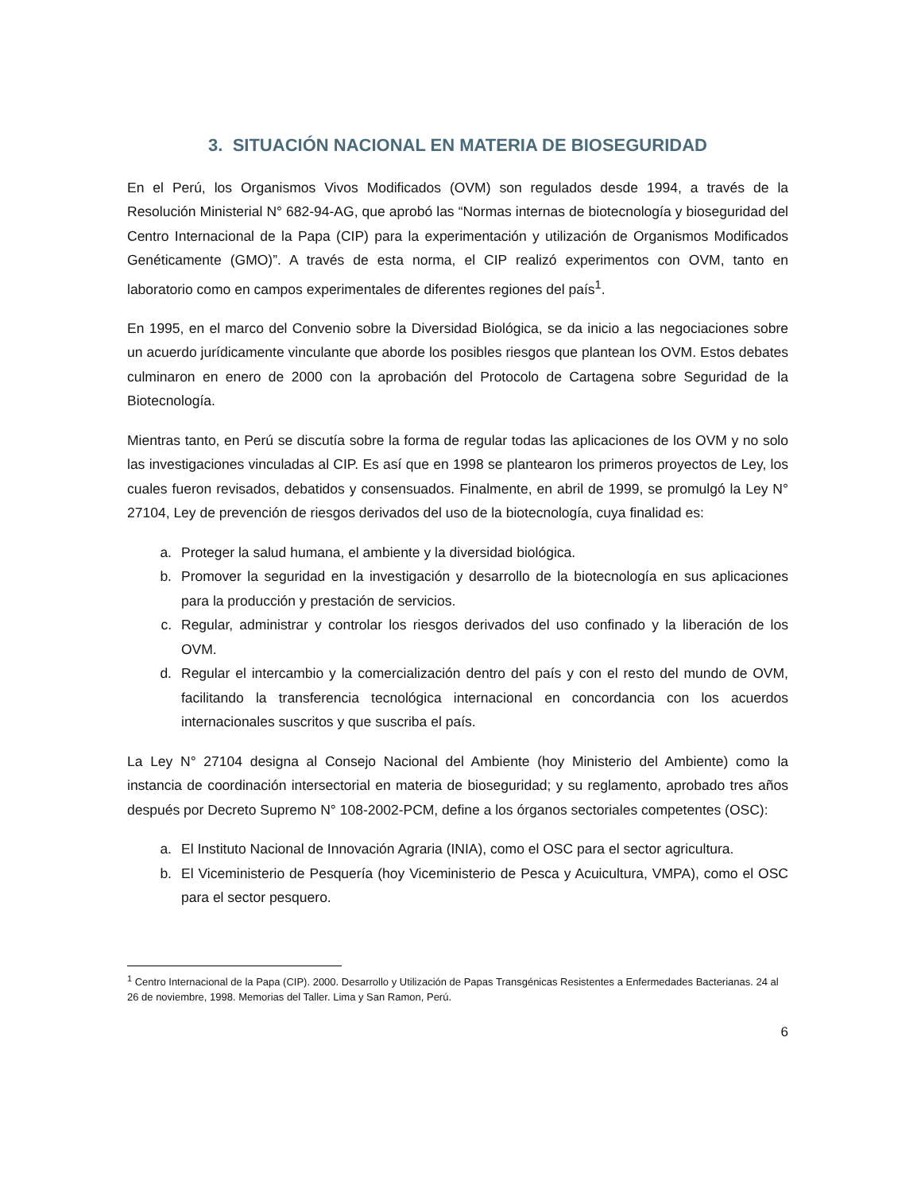3. SITUACIÓN NACIONAL EN MATERIA DE BIOSEGURIDAD
En el Perú, los Organismos Vivos Modificados (OVM) son regulados desde 1994, a través de la Resolución Ministerial N° 682-94-AG, que aprobó las “Normas internas de biotecnología y bioseguridad del Centro Internacional de la Papa (CIP) para la experimentación y utilización de Organismos Modificados Genéticamente (GMO)”. A través de esta norma, el CIP realizó experimentos con OVM, tanto en laboratorio como en campos experimentales de diferentes regiones del país<sup>1</sup>.
En 1995, en el marco del Convenio sobre la Diversidad Biológica, se da inicio a las negociaciones sobre un acuerdo jurídicamente vinculante que aborde los posibles riesgos que plantean los OVM. Estos debates culminaron en enero de 2000 con la aprobación del Protocolo de Cartagena sobre Seguridad de la Biotecnología.
Mientras tanto, en Perú se discutía sobre la forma de regular todas las aplicaciones de los OVM y no solo las investigaciones vinculadas al CIP. Es así que en 1998 se plantearon los primeros proyectos de Ley, los cuales fueron revisados, debatidos y consensuados. Finalmente, en abril de 1999, se promulgó la Ley N° 27104, Ley de prevención de riesgos derivados del uso de la biotecnología, cuya finalidad es:
a. Proteger la salud humana, el ambiente y la diversidad biológica.
b. Promover la seguridad en la investigación y desarrollo de la biotecnología en sus aplicaciones para la producción y prestación de servicios.
c. Regular, administrar y controlar los riesgos derivados del uso confinado y la liberación de los OVM.
d. Regular el intercambio y la comercialización dentro del país y con el resto del mundo de OVM, facilitando la transferencia tecnológica internacional en concordancia con los acuerdos internacionales suscritos y que suscriba el país.
La Ley N° 27104 designa al Consejo Nacional del Ambiente (hoy Ministerio del Ambiente) como la instancia de coordinación intersectorial en materia de bioseguridad; y su reglamento, aprobado tres años después por Decreto Supremo N° 108-2002-PCM, define a los órganos sectoriales competentes (OSC):
a. El Instituto Nacional de Innovación Agraria (INIA), como el OSC para el sector agricultura.
b. El Viceministerio de Pesquería (hoy Viceministerio de Pesca y Acuicultura, VMPA), como el OSC para el sector pesquero.
<sup>1</sup> Centro Internacional de la Papa (CIP). 2000. Desarrollo y Utilización de Papas Transgénicas Resistentes a Enfermedades Bacterianas. 24 al 26 de noviembre, 1998. Memorias del Taller. Lima y San Ramon, Perú.
6